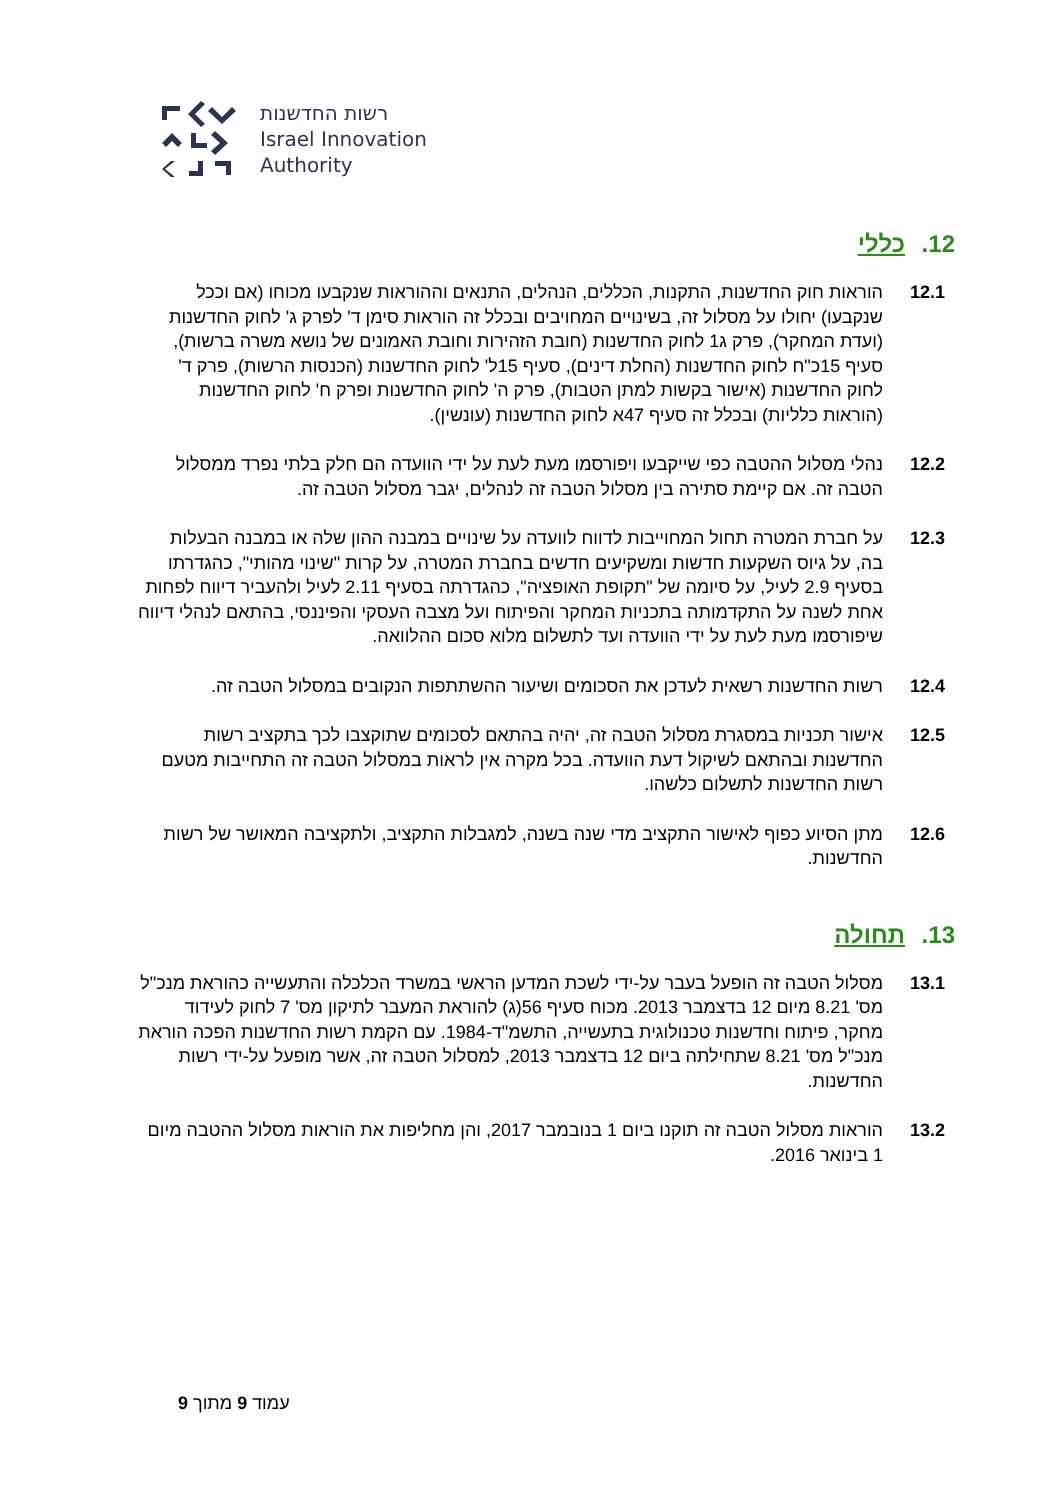רשות החדשנות
Israel Innovation
Authority
12. כללי
12.1 הוראות חוק החדשנות, התקנות, הכללים, הנהלים, התנאים וההוראות שנקבעו מכוחו (אם וככל שנקבעו) יחולו על מסלול זה, בשינויים המחויבים ובכלל זה הוראות סימן ד' לפרק ג' לחוק החדשנות (ועדת המחקר), פרק ג1 לחוק החדשנות (חובת הזהירות וחובת האמונים של נושא משרה ברשות), סעיף 15כ"ח לחוק החדשנות (החלת דינים), סעיף 15ל' לחוק החדשנות (הכנסות הרשות), פרק ד' לחוק החדשנות (אישור בקשות למתן הטבות), פרק ה' לחוק החדשנות ופרק ח' לחוק החדשנות (הוראות כלליות) ובכלל זה סעיף 47א לחוק החדשנות (עונשין).
12.2 נהלי מסלול ההטבה כפי שייקבעו ויפורסמו מעת לעת על ידי הוועדה הם חלק בלתי נפרד ממסלול הטבה זה. אם קיימת סתירה בין מסלול הטבה זה לנהלים, יגבר מסלול הטבה זה.
12.3 על חברת המטרה תחול המחוייבות לדווח לוועדה על שינויים במבנה ההון שלה או במבנה הבעלות בה, על גיוס השקעות חדשות ומשקיעים חדשים בחברת המטרה, על קרות "שינוי מהותי", כהגדרתו בסעיף 2.9 לעיל, על סיומה של "תקופת האופציה", כהגדרתה בסעיף 2.11 לעיל ולהעביר דיווח לפחות אחת לשנה על התקדמותה בתכניות המחקר והפיתוח ועל מצבה העסקי והפיננסי, בהתאם לנהלי דיווח שיפורסמו מעת לעת על ידי הוועדה ועד לתשלום מלוא סכום ההלוואה.
12.4 רשות החדשנות רשאית לעדכן את הסכומים ושיעור ההשתתפות הנקובים במסלול הטבה זה.
12.5 אישור תכניות במסגרת מסלול הטבה זה, יהיה בהתאם לסכומים שתוקצבו לכך בתקציב רשות החדשנות ובהתאם לשיקול דעת הוועדה. בכל מקרה אין לראות במסלול הטבה זה התחייבות מטעם רשות החדשנות לתשלום כלשהו.
12.6 מתן הסיוע כפוף לאישור התקציב מדי שנה בשנה, למגבלות התקציב, ולתקציבה המאושר של רשות החדשנות.
13. תחולה
13.1 מסלול הטבה זה הופעל בעבר על-ידי לשכת המדען הראשי במשרד הכלכלה והתעשייה כהוראת מנכ"ל מס' 8.21 מיום 12 בדצמבר 2013. מכוח סעיף 56(ג) להוראת המעבר לתיקון מס' 7 לחוק לעידוד מחקר, פיתוח וחדשנות טכנולוגית בתעשייה, התשמ"ד-1984. עם הקמת רשות החדשנות הפכה הוראת מנכ"ל מס' 8.21 שתחילתה ביום 12 בדצמבר 2013, למסלול הטבה זה, אשר מופעל על-ידי רשות החדשנות.
13.2 הוראות מסלול הטבה זה תוקנו ביום 1 בנובמבר 2017, והן מחליפות את הוראות מסלול ההטבה מיום 1 בינואר 2016.
עמוד 9 מתוך 9